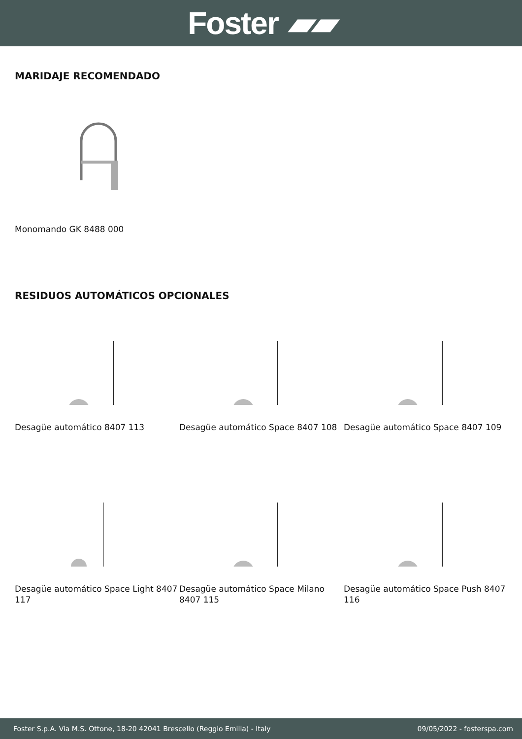Foster ▰▰
MARIDAJE RECOMENDADO
Monomando GK 8488 000
RESIDUOS AUTOMÁTICOS OPCIONALES
Desagüe automático 8407 113
Desagüe automático Space 8407 108
Desagüe automático Space 8407 109
Desagüe automático Space Light 8407 117
Desagüe automático Space Milano 8407 115
Desagüe automático Space Push 8407 116
Foster S.p.A. Via M.S. Ottone, 18-20 42041 Brescello (Reggio Emilia) - Italy 09/05/2022 - fosterspa.com